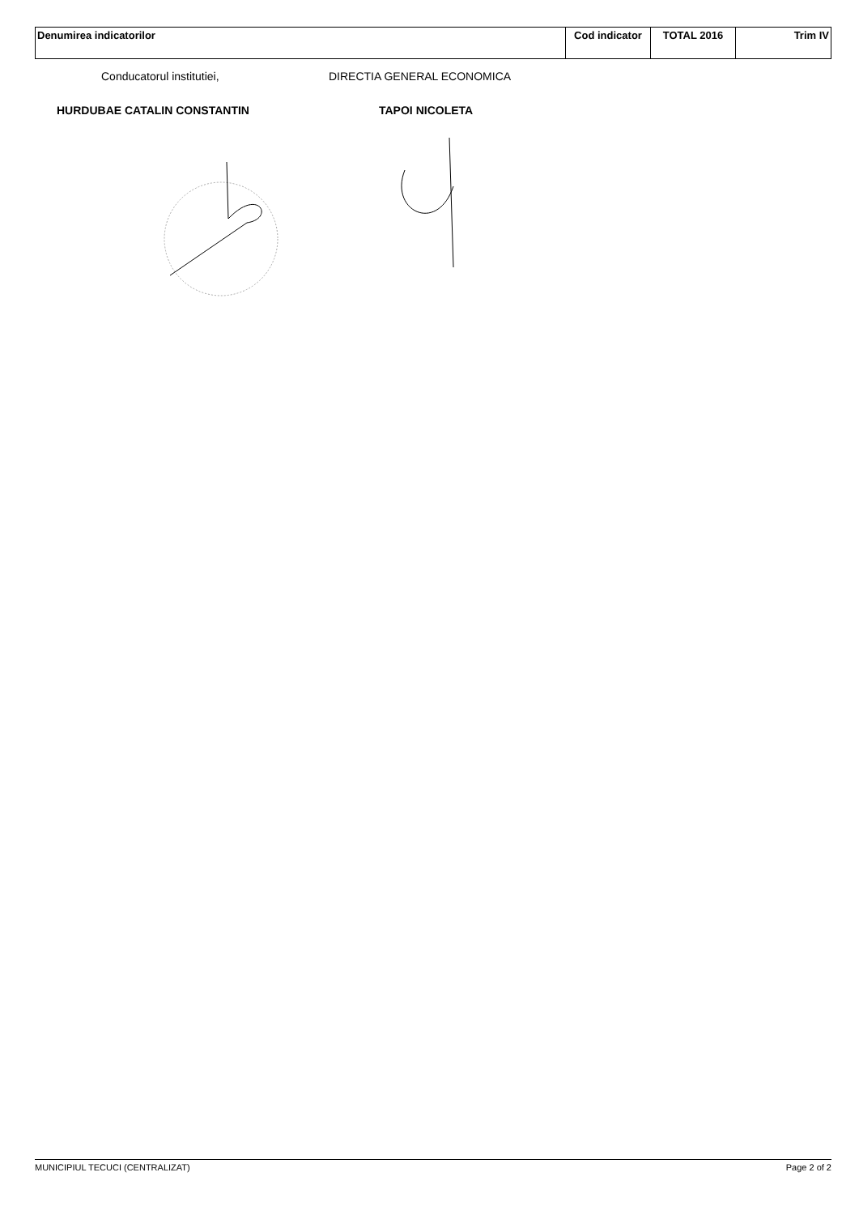| Denumirea indicatorilor | Cod indicator | TOTAL 2016 | Trim IV |
| --- | --- | --- | --- |
Conducatorul institutiei, DIRECTIA GENERAL ECONOMICA
HURDUBAE CATALIN CONSTANTIN TAPOI NICOLETA
MUNICIPIUL TECUCI (CENTRALIZAT) Page 2 of 2